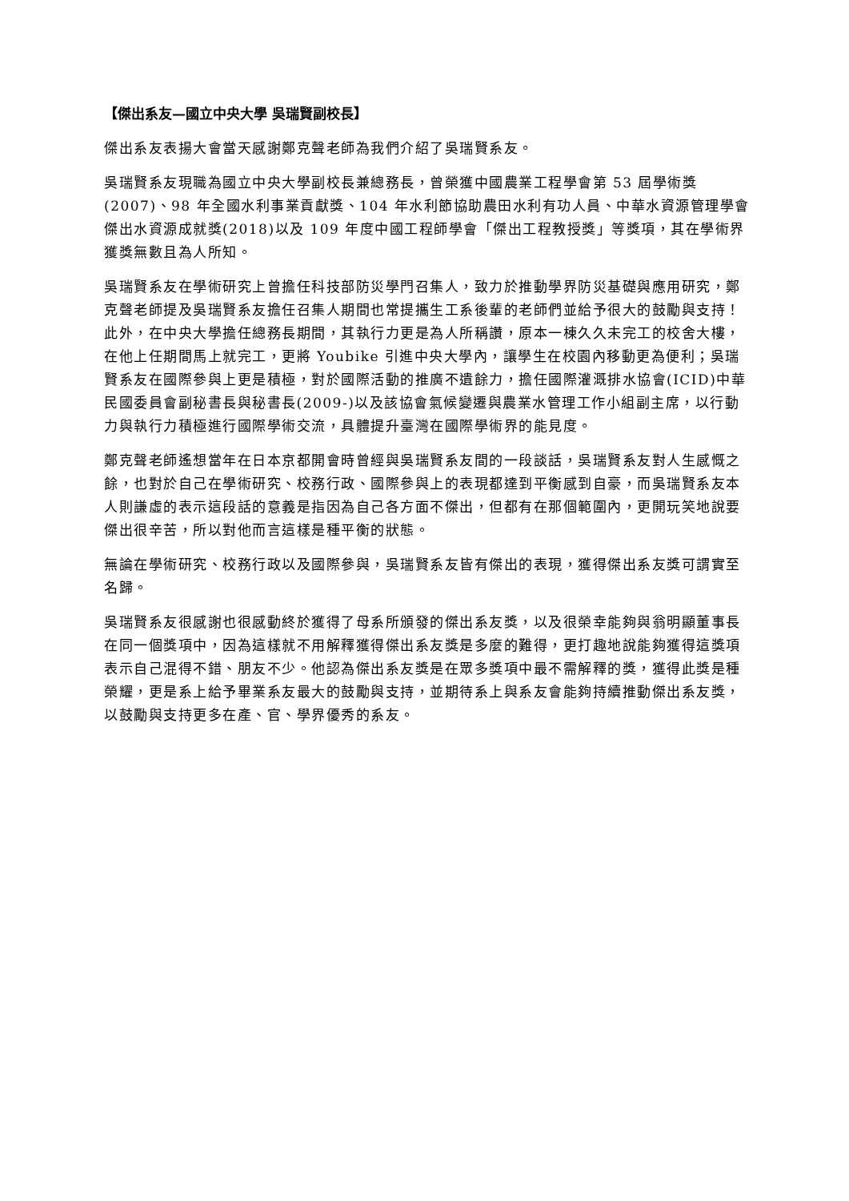【傑出系友—國立中央大學 吳瑞賢副校長】
傑出系友表揚大會當天感謝鄭克聲老師為我們介紹了吳瑞賢系友。
吳瑞賢系友現職為國立中央大學副校長兼總務長，曾榮獲中國農業工程學會第 53 屆學術獎(2007)、98 年全國水利事業貢獻獎、104 年水利節協助農田水利有功人員、中華水資源管理學會傑出水資源成就獎(2018)以及 109 年度中國工程師學會「傑出工程教授獎」等獎項，其在學術界獲獎無數且為人所知。
吳瑞賢系友在學術研究上曾擔任科技部防災學門召集人，致力於推動學界防災基礎與應用研究，鄭克聲老師提及吳瑞賢系友擔任召集人期間也常提攜生工系後輩的老師們並給予很大的鼓勵與支持！此外，在中央大學擔任總務長期間，其執行力更是為人所稱讚，原本一棟久久未完工的校舍大樓，在他上任期間馬上就完工，更將 Youbike 引進中央大學內，讓學生在校園內移動更為便利；吳瑞賢系友在國際參與上更是積極，對於國際活動的推廣不遺餘力，擔任國際灌溉排水協會(ICID)中華民國委員會副秘書長與秘書長(2009-)以及該協會氣候變遷與農業水管理工作小組副主席，以行動力與執行力積極進行國際學術交流，具體提升臺灣在國際學術界的能見度。
鄭克聲老師遙想當年在日本京都開會時曾經與吳瑞賢系友間的一段談話，吳瑞賢系友對人生感慨之餘，也對於自己在學術研究、校務行政、國際參與上的表現都達到平衡感到自豪，而吳瑞賢系友本人則謙虛的表示這段話的意義是指因為自己各方面不傑出，但都有在那個範圍內，更開玩笑地說要傑出很辛苦，所以對他而言這樣是種平衡的狀態。
無論在學術研究、校務行政以及國際參與，吳瑞賢系友皆有傑出的表現，獲得傑出系友獎可謂實至名歸。
吳瑞賢系友很感謝也很感動終於獲得了母系所頒發的傑出系友獎，以及很榮幸能夠與翁明顯董事長在同一個獎項中，因為這樣就不用解釋獲得傑出系友獎是多麼的難得，更打趣地說能夠獲得這獎項表示自己混得不錯、朋友不少。他認為傑出系友獎是在眾多獎項中最不需解釋的獎，獲得此獎是種榮耀，更是系上給予畢業系友最大的鼓勵與支持，並期待系上與系友會能夠持續推動傑出系友獎，以鼓勵與支持更多在產、官、學界優秀的系友。